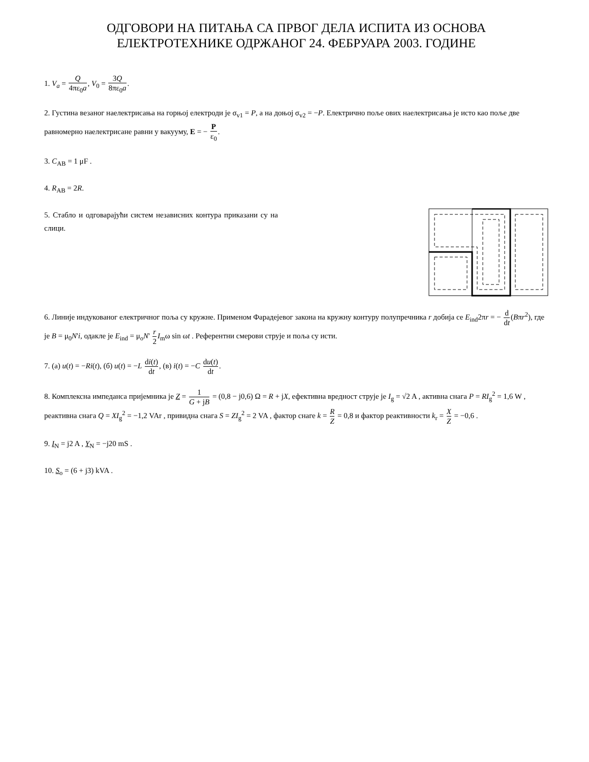ОДГОВОРИ НА ПИТАЊА СА ПРВОГ ДЕЛА ИСПИТА ИЗ ОСНОВА
ЕЛЕКТРОТЕХНИКЕ ОДРЖАНОГ 24. ФЕБРУАРА 2003. ГОДИНЕ
1. V<sub>a</sub> = Q 4πε<sub>0</sub>a, V<sub>0</sub> = 3Q 8πε<sub>0</sub>a.
2. Густина везаног наелектрисања на горњој електроди је σ<sub>v1</sub> = P, а на доњој σ<sub>v2</sub> = −P. Електрично поље ових наелектрисања је исто као поље две равномерно наелектрисане равни у вакууму, E = − P ε<sub>0</sub>.
3. C<sub>AB</sub> = 1 μF .
4. R<sub>AB</sub> = 2R.
5. Стабло и одговарајући систем независних контура приказани су на слици.
6. Линије индукованог електричног поља су кружне. Применом Фарадејевог закона на кружну контуру полупречника r добија се E<sub>ind</sub>2πr = − d dt(Bπr<sup>2</sup>), где је B = μ<sub>0</sub>N'i, одакле је E<sub>ind</sub> = μ<sub>o</sub>N' r 2 I<sub>m</sub>ω sin ωt . Референтни смерови струје и поља су исти.
7. (а) u(t) = −Ri(t), (б) u(t) = −L di(t) dt, (в) i(t) = −C du(t) dt.
8. Комплексна импеданса пријемника је Z = 1 G + jB = (0,8 − j0,6) Ω = R + jX, ефективна вредност струје је I<sub>g</sub> = √2 A , активна снага P = RI<sub>g</sub><sup>2</sup> = 1,6 W , реактивна снага Q = XI<sub>g</sub><sup>2</sup> = −1,2 VAr , привидна снага S = ZI<sub>g</sub><sup>2</sup> = 2 VA , фактор снаге k = R Z = 0,8 и фактор реактивности k<sub>r</sub> = X Z = −0,6 .
9. I<sub>N</sub> = j2 A , Y<sub>N</sub> = −j20 mS .
10. S<sub>o</sub> = (6 + j3) kVA .